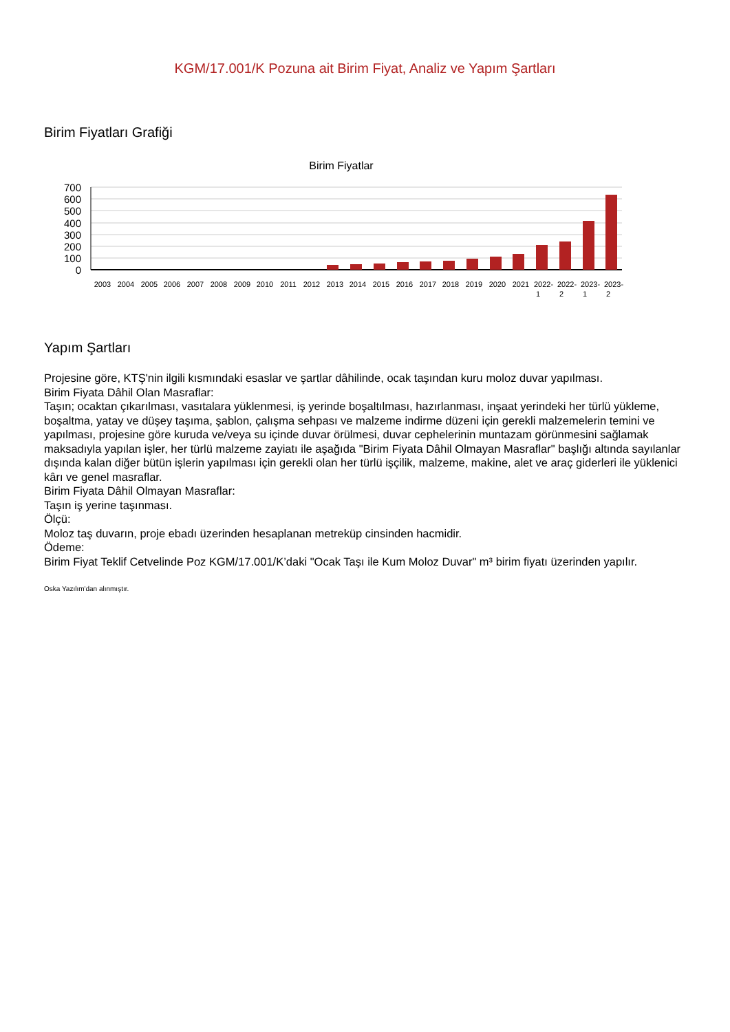KGM/17.001/K Pozuna ait Birim Fiyat, Analiz ve Yapım Şartları
Birim Fiyatları Grafiği
Birim Fiyatlar
700
600
500
400
300
200
100
0
2003
2004
2005
2006
2007
2008
2009
2010
2011
2012
2013
2014
2015
2016
2017
2018
2019
2020
2021
2022-
2022-
2023-
2023-
1
2
1
2
Yapım Şartları
Projesine göre, KTŞ'nin ilgili kısmındaki esaslar ve şartlar dâhilinde, ocak taşından kuru moloz duvar yapılması.
Birim Fiyata Dâhil Olan Masraflar:
Taşın; ocaktan çıkarılması, vasıtalara yüklenmesi, iş yerinde boşaltılması, hazırlanması, inşaat yerindeki her türlü yükleme, boşaltma, yatay ve düşey taşıma, şablon, çalışma sehpası ve malzeme indirme düzeni için gerekli malzemelerin temini ve yapılması, projesine göre kuruda ve/veya su içinde duvar örülmesi, duvar cephelerinin muntazam görünmesini sağlamak maksadıyla yapılan işler, her türlü malzeme zayiatı ile aşağıda "Birim Fiyata Dâhil Olmayan Masraflar" başlığı altında sayılanlar dışında kalan diğer bütün işlerin yapılması için gerekli olan her türlü işçilik, malzeme, makine, alet ve araç giderleri ile yüklenici kârı ve genel masraflar.
Birim Fiyata Dâhil Olmayan Masraflar:
Taşın iş yerine taşınması.
Ölçü:
Moloz taş duvarın, proje ebadı üzerinden hesaplanan metreküp cinsinden hacmidir.
Ödeme:
Birim Fiyat Teklif Cetvelinde Poz KGM/17.001/K’daki "Ocak Taşı ile Kum Moloz Duvar" m³ birim fiyatı üzerinden yapılır.
Oska Yazılım'dan alınmıştır.